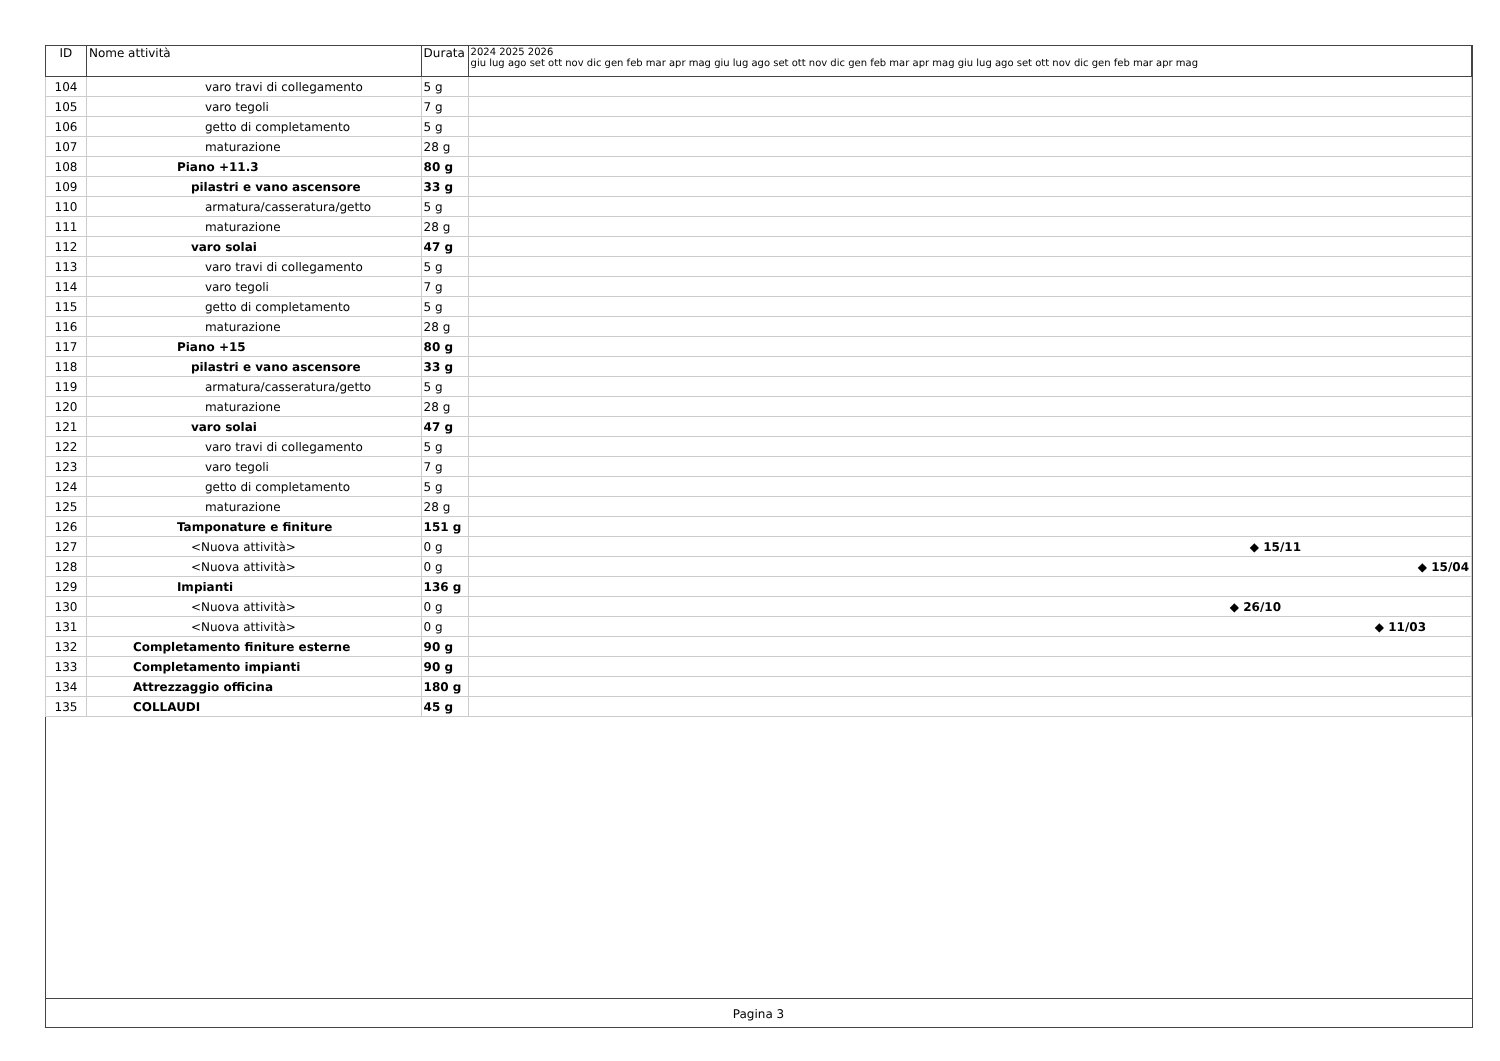| ID | Nome attività | Durata | 2024 2025 2026 giu lug ago set ott nov dic gen feb mar apr mag giu lug ago set ott nov dic gen feb mar apr mag giu lug ago set ott nov dic gen feb mar apr mag |
| --- | --- | --- | --- |
| 104 | varo travi di collegamento | 5 g | |
| 105 | varo tegoli | 7 g | |
| 106 | getto di completamento | 5 g | |
| 107 | maturazione | 28 g | |
| 108 | Piano +11.3 | 80 g | |
| 109 | pilastri e vano ascensore | 33 g | |
| 110 | armatura/casseratura/getto | 5 g | |
| 111 | maturazione | 28 g | |
| 112 | varo solai | 47 g | |
| 113 | varo travi di collegamento | 5 g | |
| 114 | varo tegoli | 7 g | |
| 115 | getto di completamento | 5 g | |
| 116 | maturazione | 28 g | |
| 117 | Piano +15 | 80 g | |
| 118 | pilastri e vano ascensore | 33 g | |
| 119 | armatura/casseratura/getto | 5 g | |
| 120 | maturazione | 28 g | |
| 121 | varo solai | 47 g | |
| 122 | varo travi di collegamento | 5 g | |
| 123 | varo tegoli | 7 g | |
| 124 | getto di completamento | 5 g | |
| 125 | maturazione | 28 g | |
| 126 | Tamponature e finiture | 151 g | |
| 127 | <Nuova attività> | 0 g | ◆ 15/11 |
| 128 | <Nuova attività> | 0 g | ◆ 15/04 |
| 129 | Impianti | 136 g | |
| 130 | <Nuova attività> | 0 g | ◆ 26/10 |
| 131 | <Nuova attività> | 0 g | ◆ 11/03 |
| 132 | Completamento finiture esterne | 90 g | |
| 133 | Completamento impianti | 90 g | |
| 134 | Attrezzaggio officina | 180 g | |
| 135 | COLLAUDI | 45 g | |
Pagina 3